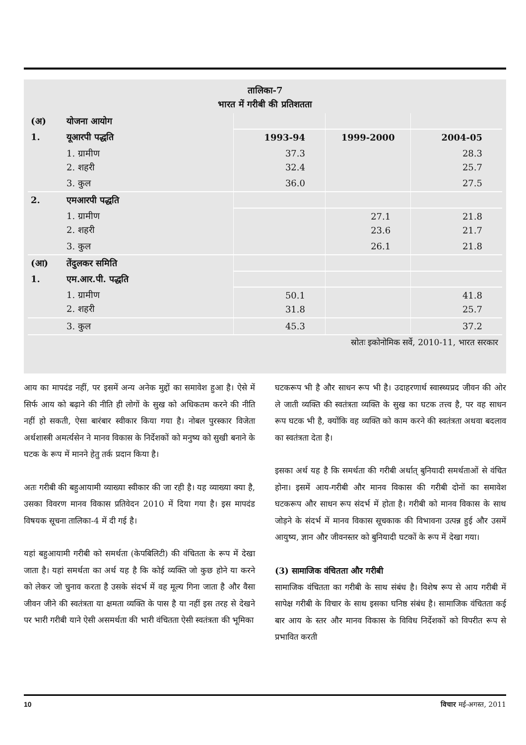तालिका-7
भारत में गरीबी की प्रतिशतता
| (अ) | योजना आयोग | | | |
| 1. | यूआरपी पद्धति | 1993-94 | 1999-2000 | 2004-05 |
| | 1. ग्रामीण 2. शहरी | 37.3 32.4 | | 28.3 25.7 |
| | 3. कुल | 36.0 | | 27.5 |
| 2. | एमआरपी पद्धति | | | |
| | 1. ग्रामीण 2. शहरी | | 27.1 23.6 | 21.8 21.7 |
| | 3. कुल | | 26.1 | 21.8 |
| (आ) | तेंदुलकर समिति | | | |
| 1. | एम.आर.पी. पद्धति | | | |
| | 1. ग्रामीण 2. शहरी | 50.1 31.8 | | 41.8 25.7 |
| | 3. कुल | 45.3 | | 37.2 |
स्रोतः इकोनोमिक सर्वे, 2010-11, भारत सरकार
आय का मापदंड नहीं, पर इसमें अन्य अनेक मुद्दों का समावेश हुआ है। ऐसे में सिर्फ आय को बढ़ाने की नीति ही लोगों के सुख को अधिकतम करने की नीति नहीं हो सकती, ऐसा बारंबार स्वीकार किया गया है। नोबल पुरस्कार विजेता अर्थशास्त्री अमर्त्यसेन ने मानव विकास के निर्देशकों को मनुष्य को सुखी बनाने के घटक के रूप में मानने हेतु तर्क प्रदान किया है।
अतः गरीबी की बहुआयामी व्याख्या स्वीकार की जा रही है। यह व्याख्या क्या है, उसका विवरण मानव विकास प्रतिवेदन 2010 में दिया गया है। इस मापदंड विषयक सूचना तालिका-4 में दी गई है।
यहां बहुआयामी गरीबी को समर्थता (केपबिलिटी) की वंचितता के रूप में देखा जाता है। यहां समर्थता का अर्थ यह है कि कोई व्यक्ति जो कुछ होने या करने को लेकर जो चुनाव करता है उसके संदर्भ में वह मूल्य गिना जाता है और वैसा जीवन जीने की स्वतंत्रता या क्षमता व्यक्ति के पास है या नहीं इस तरह से देखने पर भारी गरीबी याने ऐसी असमर्थता की भारी वंचितता ऐसी स्वतंत्रता की भूमिका
घटकरूप भी है और साधन रूप भी है। उदाहरणार्थ स्वास्थ्यप्रद जीवन की ओर ले जाती व्यक्ति की स्वतंत्रता व्यक्ति के सुख का घटक तत्त्व है, पर वह साधन रूप घटक भी है, क्योंकि वह व्यक्ति को काम करने की स्वतंत्रता अथवा बदलाव का स्वतंत्रता देता है।
इसका अर्थ यह है कि समर्थता की गरीबी अर्थात् बुनियादी समर्थताओं से वंचित होना। इसमें आय-गरीबी और मानव विकास की गरीबी दोनों का समावेश घटकरूप और साधन रूप संदर्भ में होता है। गरीबी को मानव विकास के साथ जोड़ने के संदर्भ में मानव विकास सूचकाक की विभावना उत्पन्न हुई और उसमें आयुष्य, ज्ञान और जीवनस्तर को बुनियादी घटकों के रूप में देखा गया।
(3) सामाजिक वंचितता और गरीबी
सामाजिक वंचितता का गरीबी के साथ संबंध है। विशेष रूप से आय गरीबी में सापेक्ष गरीबी के विचार के साथ इसका घनिष्ठ संबंध है। सामाजिक वंचितता कई बार आय के स्तर और मानव विकास के विविध निर्देशकों को विपरीत रूप से प्रभावित करती
10 विचार मई-अगस्त, 2011